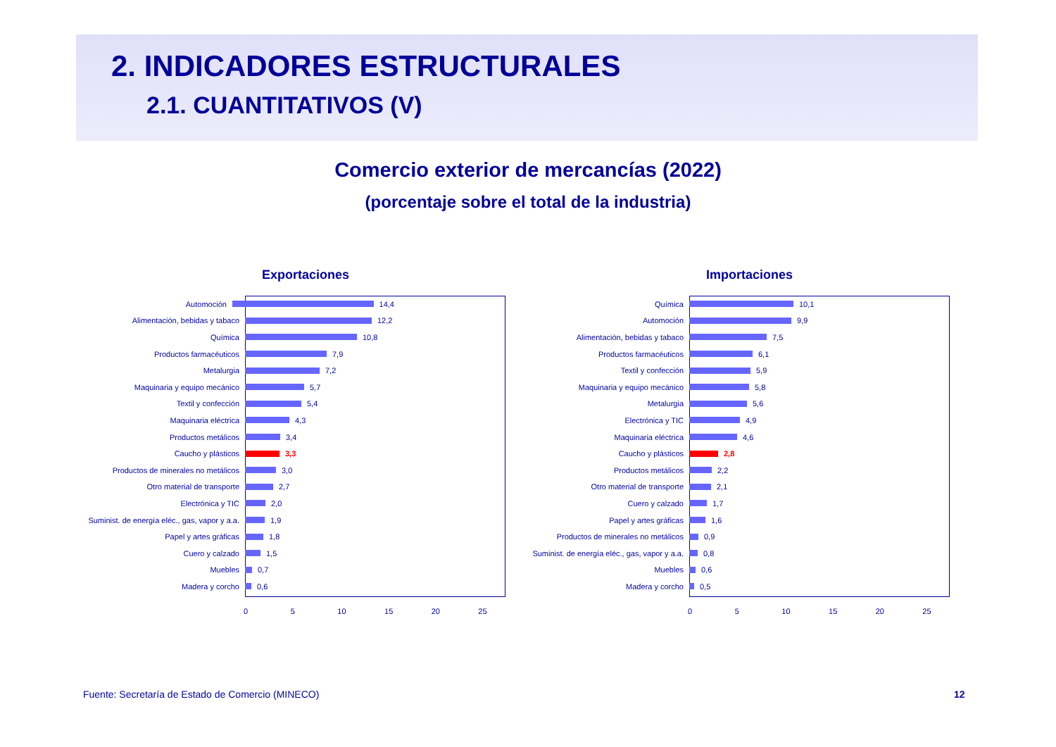2. INDICADORES ESTRUCTURALES
2.1. CUANTITATIVOS (V)
Comercio exterior de mercancías (2022)
(porcentaje sobre el total de la industria)
Exportaciones
Automoción 14,4
Alimentación, bebidas y tabaco 12,2
Química 10,8
Productos farmacéuticos 7,9
Metalurgia 7,2
Maquinaria y equipo mecánico 5,7
Textil y confección 5,4
Maquinaria eléctrica 4,3
Productos metálicos 3,4
Caucho y plásticos 3,3
Productos de minerales no metálicos 3,0
Otro material de transporte 2,7
Electrónica y TIC 2,0
Suminist. de energía eléc., gas, vapor y a.a. 1,9
Papel y artes gráficas 1,8
Cuero y calzado 1,5
Muebles 0,7
Madera y corcho 0,6
0 5 10 15 20 25
Importaciones
Química 10,1
Automoción 9,9
Alimentación, bebidas y tabaco 7,5
Productos farmacéuticos 6,1
Textil y confección 5,9
Maquinaria y equipo mecánico 5,8
Metalurgia 5,6
Electrónica y TIC 4,9
Maquinaria eléctrica 4,6
Caucho y plásticos 2,8
Productos metálicos 2,2
Otro material de transporte 2,1
Cuero y calzado 1,7
Papel y artes gráficas 1,6
Productos de minerales no metálicos 0,9
Suminist. de energía eléc., gas, vapor y a.a. 0,8
Muebles 0,6
Madera y corcho 0,5
0 5 10 15 20 25
Fuente: Secretaría de Estado de Comercio (MINECO)
12